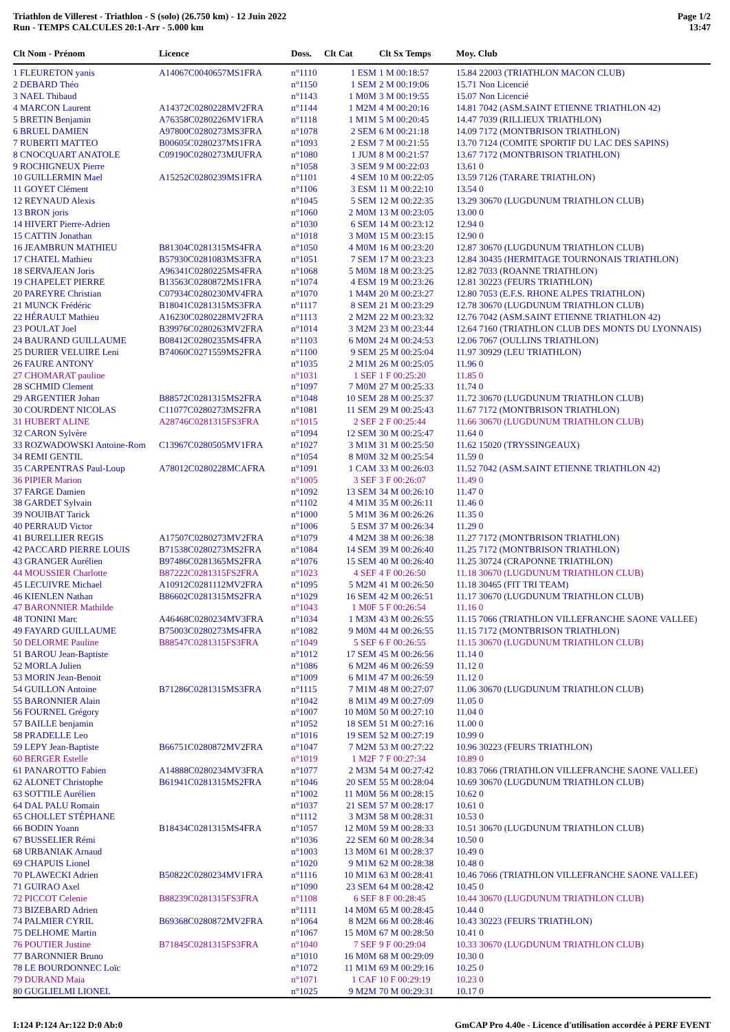Triathlon de Villerest - Triathlon - S (solo) (26.750 km) - 12 Juin 2022
Run - TEMPS CALCULES 20:1-Arr - 5.000 km
Page 1/2
13:47
| Clt Nom - Prénom | Licence | Doss. | Clt Cat | Clt Sx Temps | Moy. Club |
| --- | --- | --- | --- | --- | --- |
| 1 FLEURETON yanis | A14067C0040657MS1FRA | n°1110 | 1 ESM | 1 M 00:18:57 | 15.84 22003 (TRIATHLON MACON CLUB) |
| 2 DEBARD Théo | | n°1150 | 1 SEM | 2 M 00:19:06 | 15.71 Non Licencié |
| 3 NAEL Thibaud | | n°1143 | 1 M0M | 3 M 00:19:55 | 15.07 Non Licencié |
| 4 MARCON Laurent | A14372C0280228MV2FRA | n°1144 | 1 M2M | 4 M 00:20:16 | 14.81 7042 (ASM.SAINT ETIENNE TRIATHLON 42) |
| 5 BRETIN Benjamin | A76358C0280226MV1FRA | n°1118 | 1 M1M | 5 M 00:20:45 | 14.47 7039 (RILLIEUX TRIATHLON) |
| 6 BRUEL DAMIEN | A97800C0280273MS3FRA | n°1078 | 2 SEM | 6 M 00:21:18 | 14.09 7172 (MONTBRISON TRIATHLON) |
| 7 RUBERTI MATTEO | B00605C0280237MS1FRA | n°1093 | 2 ESM | 7 M 00:21:55 | 13.70 7124 (COMITE SPORTIF DU LAC DES SAPINS) |
| 8 CNOCQUART ANATOLE | C09190C0280273MJUFRA | n°1080 | 1 JUM | 8 M 00:21:57 | 13.67 7172 (MONTBRISON TRIATHLON) |
| 9 ROCHIGNEUX Pierre | | n°1058 | 3 SEM | 9 M 00:22:03 | 13.61 0 |
| 10 GUILLERMIN Mael | A15252C0280239MS1FRA | n°1101 | 4 SEM | 10 M 00:22:05 | 13.59 7126 (TARARE TRIATHLON) |
| 11 GOYET Clément | | n°1106 | 3 ESM | 11 M 00:22:10 | 13.54 0 |
| 12 REYNAUD Alexis | | n°1045 | 5 SEM | 12 M 00:22:35 | 13.29 30670 (LUGDUNUM TRIATHLON CLUB) |
| 13 BRON joris | | n°1060 | 2 M0M | 13 M 00:23:05 | 13.00 0 |
| 14 HIVERT Pierre-Adrien | | n°1030 | 6 SEM | 14 M 00:23:12 | 12.94 0 |
| 15 CATTIN Jonathan | | n°1018 | 3 M0M | 15 M 00:23:15 | 12.90 0 |
| 16 JEAMBRUN MATHIEU | B81304C0281315MS4FRA | n°1050 | 4 M0M | 16 M 00:23:20 | 12.87 30670 (LUGDUNUM TRIATHLON CLUB) |
| 17 CHATEL Mathieu | B57930C0281083MS3FRA | n°1051 | 7 SEM | 17 M 00:23:23 | 12.84 30435 (HERMITAGE TOURNONAIS TRIATHLON) |
| 18 SERVAJEAN Joris | A96341C0280225MS4FRA | n°1068 | 5 M0M | 18 M 00:23:25 | 12.82 7033 (ROANNE TRIATHLON) |
| 19 CHAPELET PIERRE | B13563C0280872MS1FRA | n°1074 | 4 ESM | 19 M 00:23:26 | 12.81 30223 (FEURS TRIATHLON) |
| 20 PAREYRE Christian | C07934C0280230MV4FRA | n°1070 | 1 M4M | 20 M 00:23:27 | 12.80 7053 (E.F.S. RHONE ALPES TRIATHLON) |
| 21 MUNCK Frédéric | B18041C0281315MS3FRA | n°1117 | 8 SEM | 21 M 00:23:29 | 12.78 30670 (LUGDUNUM TRIATHLON CLUB) |
| 22 HÉRAULT Mathieu | A16230C0280228MV2FRA | n°1113 | 2 M2M | 22 M 00:23:32 | 12.76 7042 (ASM.SAINT ETIENNE TRIATHLON 42) |
| 23 POULAT Joel | B39976C0280263MV2FRA | n°1014 | 3 M2M | 23 M 00:23:44 | 12.64 7160 (TRIATHLON CLUB DES MONTS DU LYONNAIS) |
| 24 BAURAND GUILLAUME | B08412C0280235MS4FRA | n°1103 | 6 M0M | 24 M 00:24:53 | 12.06 7067 (OULLINS TRIATHLON) |
| 25 DURIER VELUIRE Leni | B74060C0271559MS2FRA | n°1100 | 9 SEM | 25 M 00:25:04 | 11.97 30929 (LEU TRIATHLON) |
| 26 FAURE ANTONY | | n°1035 | 2 M1M | 26 M 00:25:05 | 11.96 0 |
| 27 CHOMARAT pauline | | n°1031 | 1 SEF | 1 F 00:25:20 | 11.85 0 |
| 28 SCHMID Clement | | n°1097 | 7 M0M | 27 M 00:25:33 | 11.74 0 |
| 29 ARGENTIER Johan | B88572C0281315MS2FRA | n°1048 | 10 SEM | 28 M 00:25:37 | 11.72 30670 (LUGDUNUM TRIATHLON CLUB) |
| 30 COURDENT NICOLAS | C11077C0280273MS2FRA | n°1081 | 11 SEM | 29 M 00:25:43 | 11.67 7172 (MONTBRISON TRIATHLON) |
| 31 HUBERT ALINE | A28746C0281315FS3FRA | n°1015 | 2 SEF | 2 F 00:25:44 | 11.66 30670 (LUGDUNUM TRIATHLON CLUB) |
| 32 CARON Sylvère | | n°1094 | 12 SEM | 30 M 00:25:47 | 11.64 0 |
| 33 ROZWADOWSKI Antoine-Rom | C13967C0280505MV1FRA | n°1027 | 3 M1M | 31 M 00:25:50 | 11.62 15020 (TRYSSINGEAUX) |
| 34 REMI GENTIL | | n°1054 | 8 M0M | 32 M 00:25:54 | 11.59 0 |
| 35 CARPENTRAS Paul-Loup | A78012C0280228MCAFRA | n°1091 | 1 CAM | 33 M 00:26:03 | 11.52 7042 (ASM.SAINT ETIENNE TRIATHLON 42) |
| 36 PIPIER Marion | | n°1005 | 3 SEF | 3 F 00:26:07 | 11.49 0 |
| 37 FARGE Damien | | n°1092 | 13 SEM | 34 M 00:26:10 | 11.47 0 |
| 38 GARDET Sylvain | | n°1102 | 4 M1M | 35 M 00:26:11 | 11.46 0 |
| 39 NOUIBAT Tarick | | n°1000 | 5 M1M | 36 M 00:26:26 | 11.35 0 |
| 40 PERRAUD Victor | | n°1006 | 5 ESM | 37 M 00:26:34 | 11.29 0 |
| 41 BURELLIER REGIS | A17507C0280273MV2FRA | n°1079 | 4 M2M | 38 M 00:26:38 | 11.27 7172 (MONTBRISON TRIATHLON) |
| 42 PACCARD PIERRE LOUIS | B71538C0280273MS2FRA | n°1084 | 14 SEM | 39 M 00:26:40 | 11.25 7172 (MONTBRISON TRIATHLON) |
| 43 GRANGER Aurélien | B97486C0281365MS2FRA | n°1076 | 15 SEM | 40 M 00:26:40 | 11.25 30724 (CRAPONNE TRIATHLON) |
| 44 MOUSSIER Charlotte | B87222C0281315FS2FRA | n°1023 | 4 SEF | 4 F 00:26:50 | 11.18 30670 (LUGDUNUM TRIATHLON CLUB) |
| 45 LECUIVRE Michael | A10912C0281112MV2FRA | n°1095 | 5 M2M | 41 M 00:26:50 | 11.18 30465 (FIT TRI TEAM) |
| 46 KIENLEN Nathan | B86602C0281315MS2FRA | n°1029 | 16 SEM | 42 M 00:26:51 | 11.17 30670 (LUGDUNUM TRIATHLON CLUB) |
| 47 BARONNIER Mathilde | | n°1043 | 1 M0F | 5 F 00:26:54 | 11.16 0 |
| 48 TONINI Marc | A46468C0280234MV3FRA | n°1034 | 1 M3M | 43 M 00:26:55 | 11.15 7066 (TRIATHLON VILLEFRANCHE SAONE VALLEE) |
| 49 FAYARD GUILLAUME | B75003C0280273MS4FRA | n°1082 | 9 M0M | 44 M 00:26:55 | 11.15 7172 (MONTBRISON TRIATHLON) |
| 50 DELORME Pauline | B88547C0281315FS3FRA | n°1049 | 5 SEF | 6 F 00:26:55 | 11.15 30670 (LUGDUNUM TRIATHLON CLUB) |
| 51 BAROU Jean-Baptiste | | n°1012 | 17 SEM | 45 M 00:26:56 | 11.14 0 |
| 52 MORLA Julien | | n°1086 | 6 M2M | 46 M 00:26:59 | 11.12 0 |
| 53 MORIN Jean-Benoit | | n°1009 | 6 M1M | 47 M 00:26:59 | 11.12 0 |
| 54 GUILLON Antoine | B71286C0281315MS3FRA | n°1115 | 7 M1M | 48 M 00:27:07 | 11.06 30670 (LUGDUNUM TRIATHLON CLUB) |
| 55 BARONNIER Alain | | n°1042 | 8 M1M | 49 M 00:27:09 | 11.05 0 |
| 56 FOURNEL Grégory | | n°1007 | 10 M0M | 50 M 00:27:10 | 11.04 0 |
| 57 BAILLE benjamin | | n°1052 | 18 SEM | 51 M 00:27:16 | 11.00 0 |
| 58 PRADELLE Leo | | n°1016 | 19 SEM | 52 M 00:27:19 | 10.99 0 |
| 59 LEPY Jean-Baptiste | B66751C0280872MV2FRA | n°1047 | 7 M2M | 53 M 00:27:22 | 10.96 30223 (FEURS TRIATHLON) |
| 60 BERGER Estelle | | n°1019 | 1 M2F | 7 F 00:27:34 | 10.89 0 |
| 61 PANAROTTO Fabien | A14888C0280234MV3FRA | n°1077 | 2 M3M | 54 M 00:27:42 | 10.83 7066 (TRIATHLON VILLEFRANCHE SAONE VALLEE) |
| 62 ALONET Christophe | B61941C0281315MS2FRA | n°1046 | 20 SEM | 55 M 00:28:04 | 10.69 30670 (LUGDUNUM TRIATHLON CLUB) |
| 63 SOTTILE Aurélien | | n°1002 | 11 M0M | 56 M 00:28:15 | 10.62 0 |
| 64 DAL PALU Romain | | n°1037 | 21 SEM | 57 M 00:28:17 | 10.61 0 |
| 65 CHOLLET STÉPHANE | | n°1112 | 3 M3M | 58 M 00:28:31 | 10.53 0 |
| 66 BODIN Yoann | B18434C0281315MS4FRA | n°1057 | 12 M0M | 59 M 00:28:33 | 10.51 30670 (LUGDUNUM TRIATHLON CLUB) |
| 67 BUSSELIER Rémi | | n°1036 | 22 SEM | 60 M 00:28:34 | 10.50 0 |
| 68 URBANIAK Arnaud | | n°1003 | 13 M0M | 61 M 00:28:37 | 10.49 0 |
| 69 CHAPUIS Lionel | | n°1020 | 9 M1M | 62 M 00:28:38 | 10.48 0 |
| 70 PLAWECKI Adrien | B50822C0280234MV1FRA | n°1116 | 10 M1M | 63 M 00:28:41 | 10.46 7066 (TRIATHLON VILLEFRANCHE SAONE VALLEE) |
| 71 GUIRAO Axel | | n°1090 | 23 SEM | 64 M 00:28:42 | 10.45 0 |
| 72 PICCOT Celenie | B88239C0281315FS3FRA | n°1108 | 6 SEF | 8 F 00:28:45 | 10.44 30670 (LUGDUNUM TRIATHLON CLUB) |
| 73 BIZEBARD Adrien | | n°1111 | 14 M0M | 65 M 00:28:45 | 10.44 0 |
| 74 PALMIER CYRIL | B69368C0280872MV2FRA | n°1064 | 8 M2M | 66 M 00:28:46 | 10.43 30223 (FEURS TRIATHLON) |
| 75 DELHOME Martin | | n°1067 | 15 M0M | 67 M 00:28:50 | 10.41 0 |
| 76 POUTIER Justine | B71845C0281315FS3FRA | n°1040 | 7 SEF | 9 F 00:29:04 | 10.33 30670 (LUGDUNUM TRIATHLON CLUB) |
| 77 BARONNIER Bruno | | n°1010 | 16 M0M | 68 M 00:29:09 | 10.30 0 |
| 78 LE BOURDONNEC Loïc | | n°1072 | 11 M1M | 69 M 00:29:16 | 10.25 0 |
| 79 DURAND Maia | | n°1071 | 1 CAF | 10 F 00:29:19 | 10.23 0 |
| 80 GUGLIELMI LIONEL | | n°1025 | 9 M2M | 70 M 00:29:31 | 10.17 0 |
I:124 P:124 Ar:122 D:0 Ab:0 GmCAP Pro 4.40e - Licence d'utilisation accordée à PERF EVENT